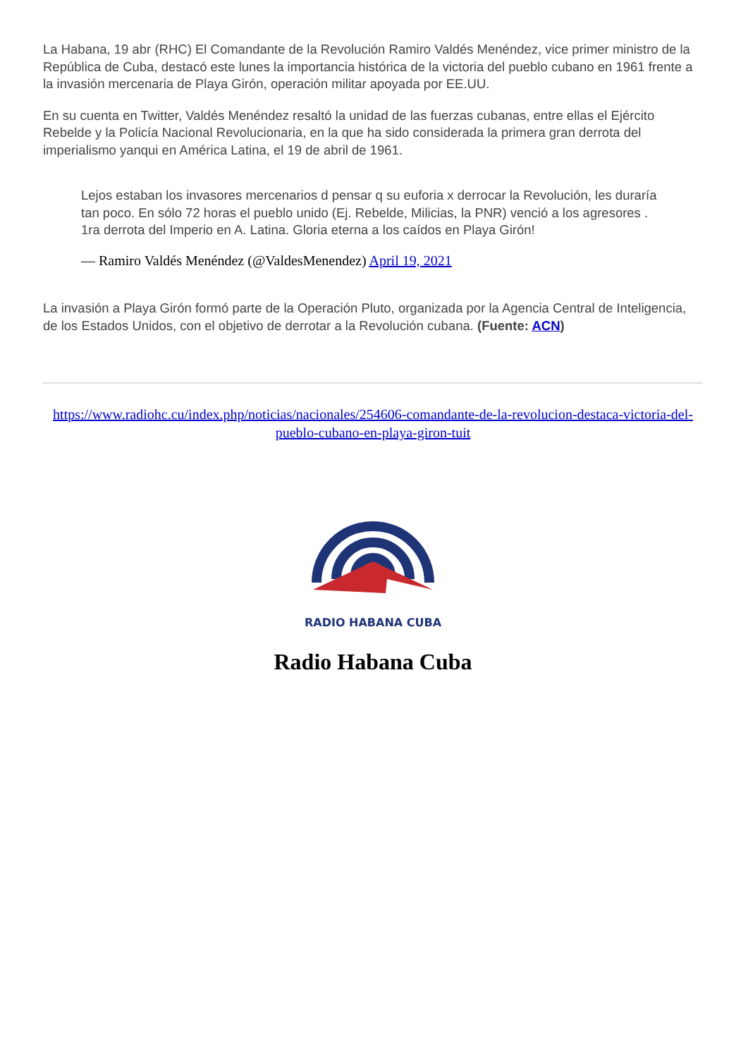La Habana, 19 abr (RHC) El Comandante de la Revolución Ramiro Valdés Menéndez, vice primer ministro de la República de Cuba, destacó este lunes la importancia histórica de la victoria del pueblo cubano en 1961 frente a la invasión mercenaria de Playa Girón, operación militar apoyada por EE.UU.
En su cuenta en Twitter, Valdés Menéndez resaltó la unidad de las fuerzas cubanas, entre ellas el Ejército Rebelde y la Policía Nacional Revolucionaria, en la que ha sido considerada la primera gran derrota del imperialismo yanqui en América Latina, el 19 de abril de 1961.
Lejos estaban los invasores mercenarios d pensar q su euforia x derrocar la Revolución, les duraría tan poco. En sólo 72 horas el pueblo unido (Ej. Rebelde, Milicias, la PNR) venció a los agresores . 1ra derrota del Imperio en A. Latina. Gloria eterna a los caídos en Playa Girón!
— Ramiro Valdés Menéndez (@ValdesMenendez) April 19, 2021
La invasión a Playa Girón formó parte de la Operación Pluto, organizada por la Agencia Central de Inteligencia, de los Estados Unidos, con el objetivo de derrotar a la Revolución cubana. (Fuente: ACN)
https://www.radiohc.cu/index.php/noticias/nacionales/254606-comandante-de-la-revolucion-destaca-victoria-del-pueblo-cubano-en-playa-giron-tuit
RADIO HABANA CUBA
Radio Habana Cuba